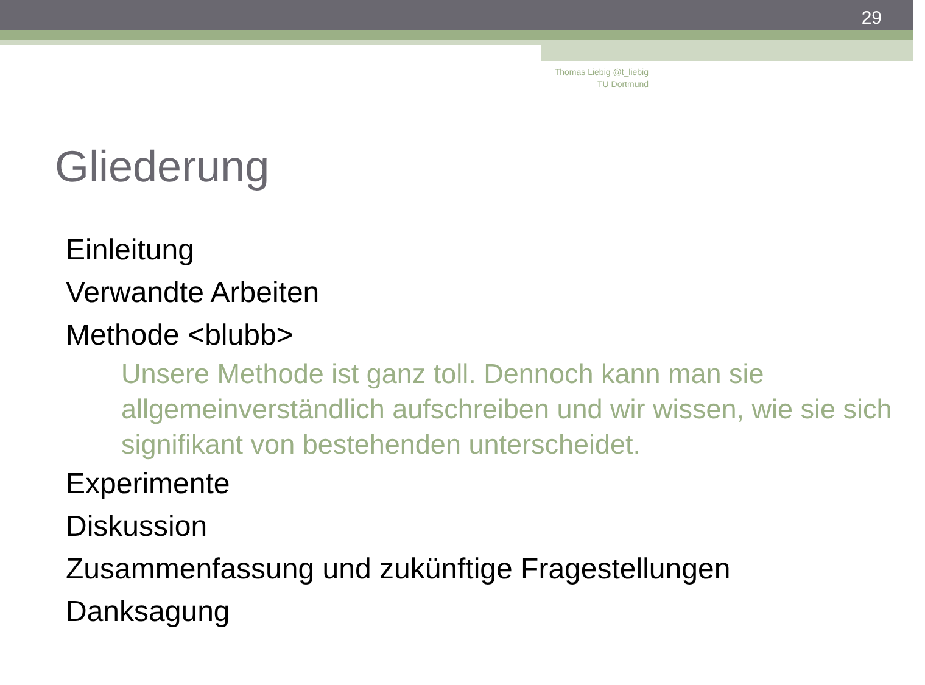29
Thomas Liebig @t_liebig
TU Dortmund
Gliederung
Einleitung
Verwandte Arbeiten
Methode <blubb>
Unsere Methode ist ganz toll. Dennoch kann man sie allgemeinverständlich aufschreiben und wir wissen, wie sie sich signifikant von bestehenden unterscheidet.
Experimente
Diskussion
Zusammenfassung und zukünftige Fragestellungen
Danksagung